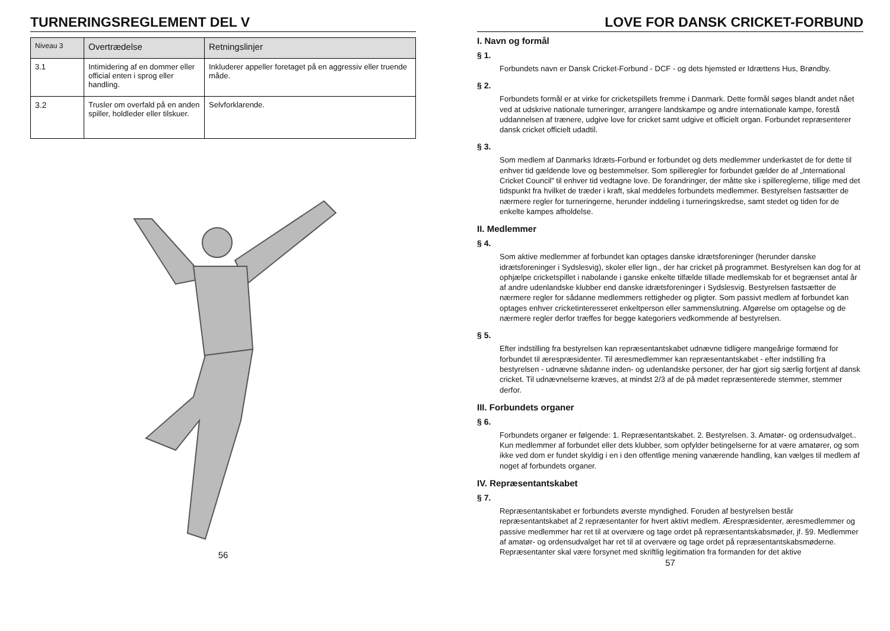TURNERINGSREGLEMENT DEL V
| Niveau 3 | Overtrædelse | Retningslinjer |
| --- | --- | --- |
| 3.1 | Intimidering af en dommer eller official enten i sprog eller handling. | Inkluderer appeller foretaget på en aggressiv eller truende måde. |
| 3.2 | Trusler om overfald på en anden spiller, holdleder eller tilskuer. | Selvforklarende. |
56
LOVE FOR DANSK CRICKET-FORBUND
I. Navn og formål
§ 1.
Forbundets navn er Dansk Cricket-Forbund - DCF - og dets hjemsted er Idrættens Hus, Brøndby.
§ 2.
Forbundets formål er at virke for cricketspillets fremme i Danmark. Dette formål søges blandt andet nået ved at udskrive nationale turneringer, arrangere landskampe og andre internationale kampe, forestå uddannelsen af trænere, udgive love for cricket samt udgive et officielt organ. Forbundet repræsenterer dansk cricket officielt udadtil.
§ 3.
Som medlem af Danmarks Idræts-Forbund er forbundet og dets medlemmer underkastet de for dette til enhver tid gældende love og bestemmelser. Som spilleregler for forbundet gælder de af „International Cricket Council” til enhver tid vedtagne love. De forandringer, der måtte ske i spillereglerne, tillige med det tidspunkt fra hvilket de træder i kraft, skal meddeles forbundets medlemmer. Bestyrelsen fastsætter de nærmere regler for turneringerne, herunder inddeling i turneringskredse, samt stedet og tiden for de enkelte kampes afholdelse.
II. Medlemmer
§ 4.
Som aktive medlemmer af forbundet kan optages danske idrætsforeninger (herunder danske idrætsforeninger i Sydslesvig), skoler eller lign., der har cricket på programmet. Bestyrelsen kan dog for at ophjælpe cricketspillet i nabolande i ganske enkelte tilfælde tillade medlemskab for et begrænset antal år af andre udenlandske klubber end danske idrætsforeninger i Sydslesvig. Bestyrelsen fastsætter de nærmere regler for sådanne medlemmers rettigheder og pligter. Som passivt medlem af forbundet kan optages enhver cricketinteresseret enkeltperson eller sammenslutning. Afgørelse om optagelse og de nærmere regler derfor træffes for begge kategoriers vedkommende af bestyrelsen.
§ 5.
Efter indstilling fra bestyrelsen kan repræsentantskabet udnævne tidligere mangeårige formænd for forbundet til ærespræsidenter. Til æresmedlemmer kan repræsentantskabet - efter indstilling fra bestyrelsen - udnævne sådanne inden- og udenlandske personer, der har gjort sig særlig fortjent af dansk cricket. Til udnævnelserne kræves, at mindst 2/3 af de på mødet repræsenterede stemmer, stemmer derfor.
III. Forbundets organer
§ 6.
Forbundets organer er følgende: 1. Repræsentantskabet. 2. Bestyrelsen. 3. Amatør- og ordensudvalget.. Kun medlemmer af forbundet eller dets klubber, som opfylder betingelserne for at være amatører, og som ikke ved dom er fundet skyldig i en i den offentlige mening vanærende handling, kan vælges til medlem af noget af forbundets organer.
IV. Repræsentantskabet
§ 7.
Repræsentantskabet er forbundets øverste myndighed. Foruden af bestyrelsen består repræsentantskabet af 2 repræsentanter for hvert aktivt medlem. Ærespræsidenter, æresmedlemmer og passive medlemmer har ret til at overvære og tage ordet på repræsentantskabsmøder, jf. §9. Medlemmer af amatør- og ordensudvalget har ret til at overvære og tage ordet på repræsentantskabsmøderne.
Repræsentanter skal være forsynet med skriftlig legitimation fra formanden for det aktive
57